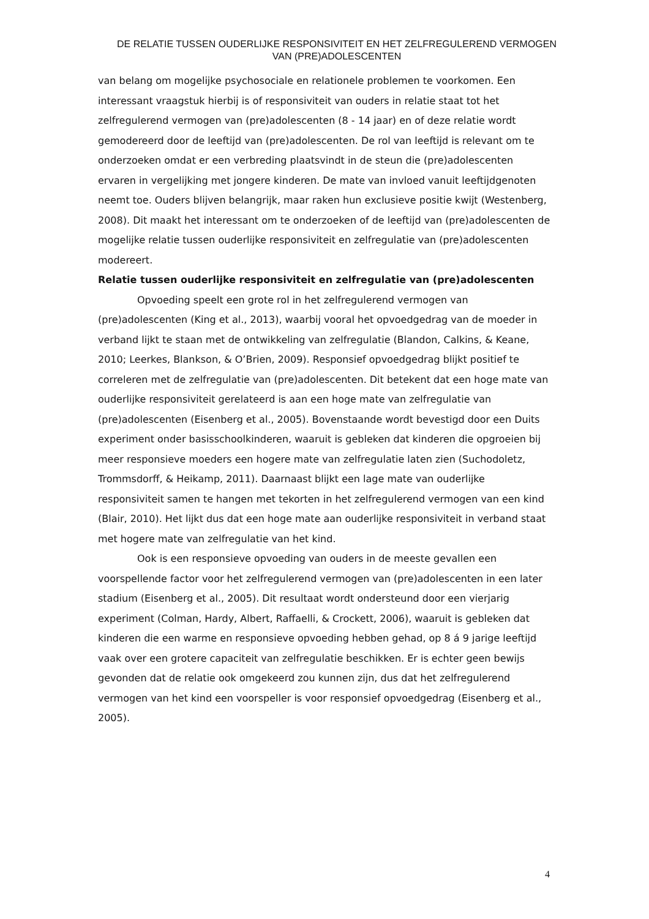DE RELATIE TUSSEN OUDERLIJKE RESPONSIVITEIT EN HET ZELFREGULEREND VERMOGEN
VAN (PRE)ADOLESCENTEN
van belang om mogelijke psychosociale en relationele problemen te voorkomen. Een interessant vraagstuk hierbij is of responsiviteit van ouders in relatie staat tot het zelfregulerend vermogen van (pre)adolescenten (8 - 14 jaar) en of deze relatie wordt gemodereerd door de leeftijd van (pre)adolescenten. De rol van leeftijd is relevant om te onderzoeken omdat er een verbreding plaatsvindt in de steun die (pre)adolescenten ervaren in vergelijking met jongere kinderen. De mate van invloed vanuit leeftijdgenoten neemt toe. Ouders blijven belangrijk, maar raken hun exclusieve positie kwijt (Westenberg, 2008). Dit maakt het interessant om te onderzoeken of de leeftijd van (pre)adolescenten de mogelijke relatie tussen ouderlijke responsiviteit en zelfregulatie van (pre)adolescenten modereert.
Relatie tussen ouderlijke responsiviteit en zelfregulatie van (pre)adolescenten
Opvoeding speelt een grote rol in het zelfregulerend vermogen van (pre)adolescenten (King et al., 2013), waarbij vooral het opvoedgedrag van de moeder in verband lijkt te staan met de ontwikkeling van zelfregulatie (Blandon, Calkins, & Keane, 2010; Leerkes, Blankson, & O’Brien, 2009). Responsief opvoedgedrag blijkt positief te correleren met de zelfregulatie van (pre)adolescenten. Dit betekent dat een hoge mate van ouderlijke responsiviteit gerelateerd is aan een hoge mate van zelfregulatie van (pre)adolescenten (Eisenberg et al., 2005). Bovenstaande wordt bevestigd door een Duits experiment onder basisschoolkinderen, waaruit is gebleken dat kinderen die opgroeien bij meer responsieve moeders een hogere mate van zelfregulatie laten zien (Suchodoletz, Trommsdorff, & Heikamp, 2011). Daarnaast blijkt een lage mate van ouderlijke responsiviteit samen te hangen met tekorten in het zelfregulerend vermogen van een kind (Blair, 2010). Het lijkt dus dat een hoge mate aan ouderlijke responsiviteit in verband staat met hogere mate van zelfregulatie van het kind.
Ook is een responsieve opvoeding van ouders in de meeste gevallen een voorspellende factor voor het zelfregulerend vermogen van (pre)adolescenten in een later stadium (Eisenberg et al., 2005). Dit resultaat wordt ondersteund door een vierjarig experiment (Colman, Hardy, Albert, Raffaelli, & Crockett, 2006), waaruit is gebleken dat kinderen die een warme en responsieve opvoeding hebben gehad, op 8 á 9 jarige leeftijd vaak over een grotere capaciteit van zelfregulatie beschikken. Er is echter geen bewijs gevonden dat de relatie ook omgekeerd zou kunnen zijn, dus dat het zelfregulerend vermogen van het kind een voorspeller is voor responsief opvoedgedrag (Eisenberg et al., 2005).
4